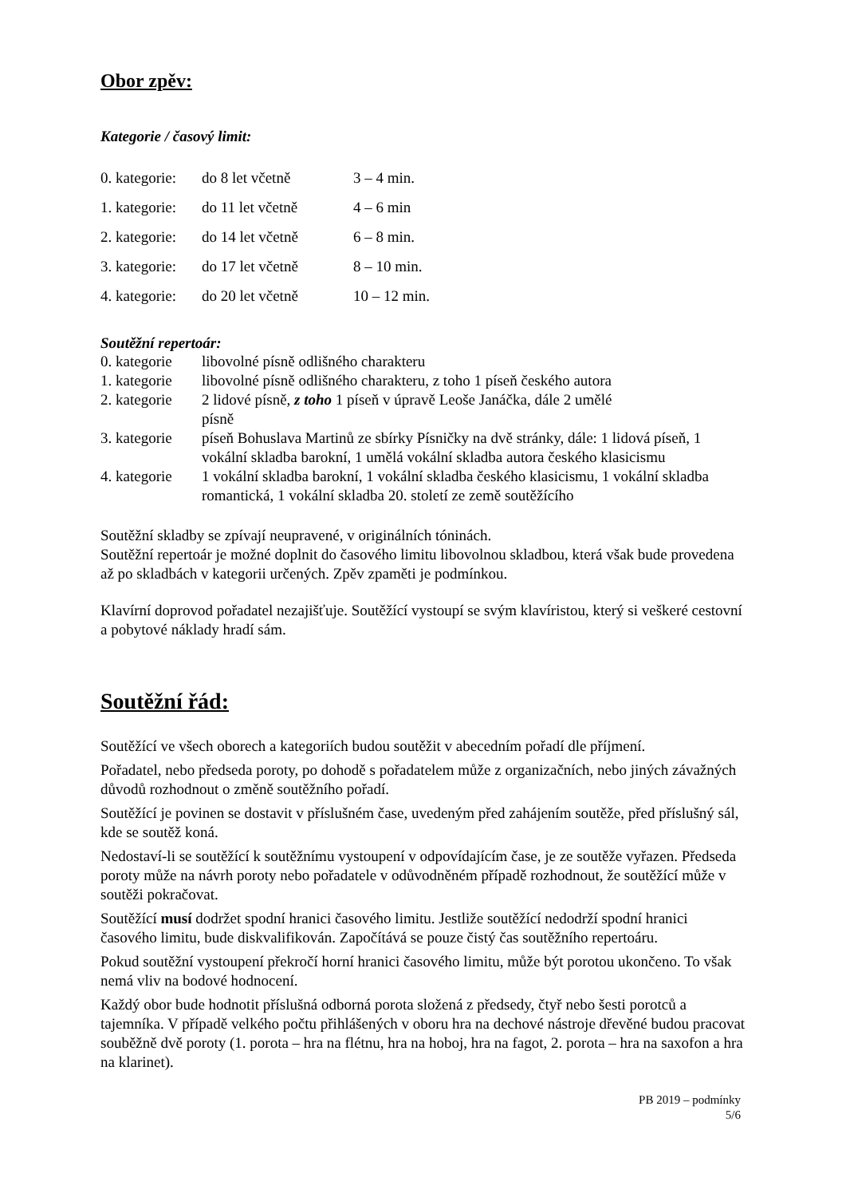Obor zpěv:
Kategorie / časový limit:
| 0. kategorie: | do 8 let včetně | 3 – 4 min. |
| 1. kategorie: | do 11 let včetně | 4 – 6 min |
| 2. kategorie: | do 14 let včetně | 6 – 8 min. |
| 3. kategorie: | do 17 let včetně | 8 – 10 min. |
| 4. kategorie: | do 20 let včetně | 10 – 12 min. |
Soutěžní repertoár:
| 0. kategorie | libovolné písně odlišného charakteru |
| 1. kategorie | libovolné písně odlišného charakteru, z toho 1 píseň českého autora |
| 2. kategorie | 2 lidové písně, z toho 1 píseň v úpravě Leoše Janáčka, dále 2 umělé písně |
| 3. kategorie | píseň Bohuslava Martinů ze sbírky Písničky na dvě stránky, dále: 1 lidová píseň, 1 vokální skladba barokní, 1 umělá vokální skladba autora českého klasicismu |
| 4. kategorie | 1 vokální skladba barokní, 1 vokální skladba českého klasicismu, 1 vokální skladba romantická, 1 vokální skladba 20. století ze země soutěžícího |
Soutěžní skladby se zpívají neupravené, v originálních tóninách.
Soutěžní repertoár je možné doplnit do časového limitu libovolnou skladbou, která však bude provedena až po skladbách v kategorii určených. Zpěv zpaměti je podmínkou.
Klavírní doprovod pořadatel nezajišťuje. Soutěžící vystoupí se svým klavíristou, který si veškeré cestovní a pobytové náklady hradí sám.
Soutěžní řád:
Soutěžící ve všech oborech a kategoriích budou soutěžit v abecedním pořadí dle příjmení.
Pořadatel, nebo předseda poroty, po dohodě s pořadatelem může z organizačních, nebo jiných závažných důvodů rozhodnout o změně soutěžního pořadí.
Soutěžící je povinen se dostavit v příslušném čase, uvedeným před zahájením soutěže, před příslušný sál, kde se soutěž koná.
Nedostaví-li se soutěžící k soutěžnímu vystoupení v odpovídajícím čase, je ze soutěže vyřazen. Předseda poroty může na návrh poroty nebo pořadatele v odůvodněném případě rozhodnout, že soutěžící může v soutěži pokračovat.
Soutěžící musí dodržet spodní hranici časového limitu. Jestliže soutěžící nedodrží spodní hranici časového limitu, bude diskvalifikován. Započítává se pouze čistý čas soutěžního repertoáru.
Pokud soutěžní vystoupení překročí horní hranici časového limitu, může být porotou ukončeno. To však nemá vliv na bodové hodnocení.
Každý obor bude hodnotit příslušná odborná porota složená z předsedy, čtyř nebo šesti porotců a tajemníka. V případě velkého počtu přihlášených v oboru hra na dechové nástroje dřevěné budou pracovat souběžně dvě poroty (1. porota – hra na flétnu, hra na hoboj, hra na fagot, 2. porota – hra na saxofon a hra na klarinet).
PB 2019 – podmínky
5/6